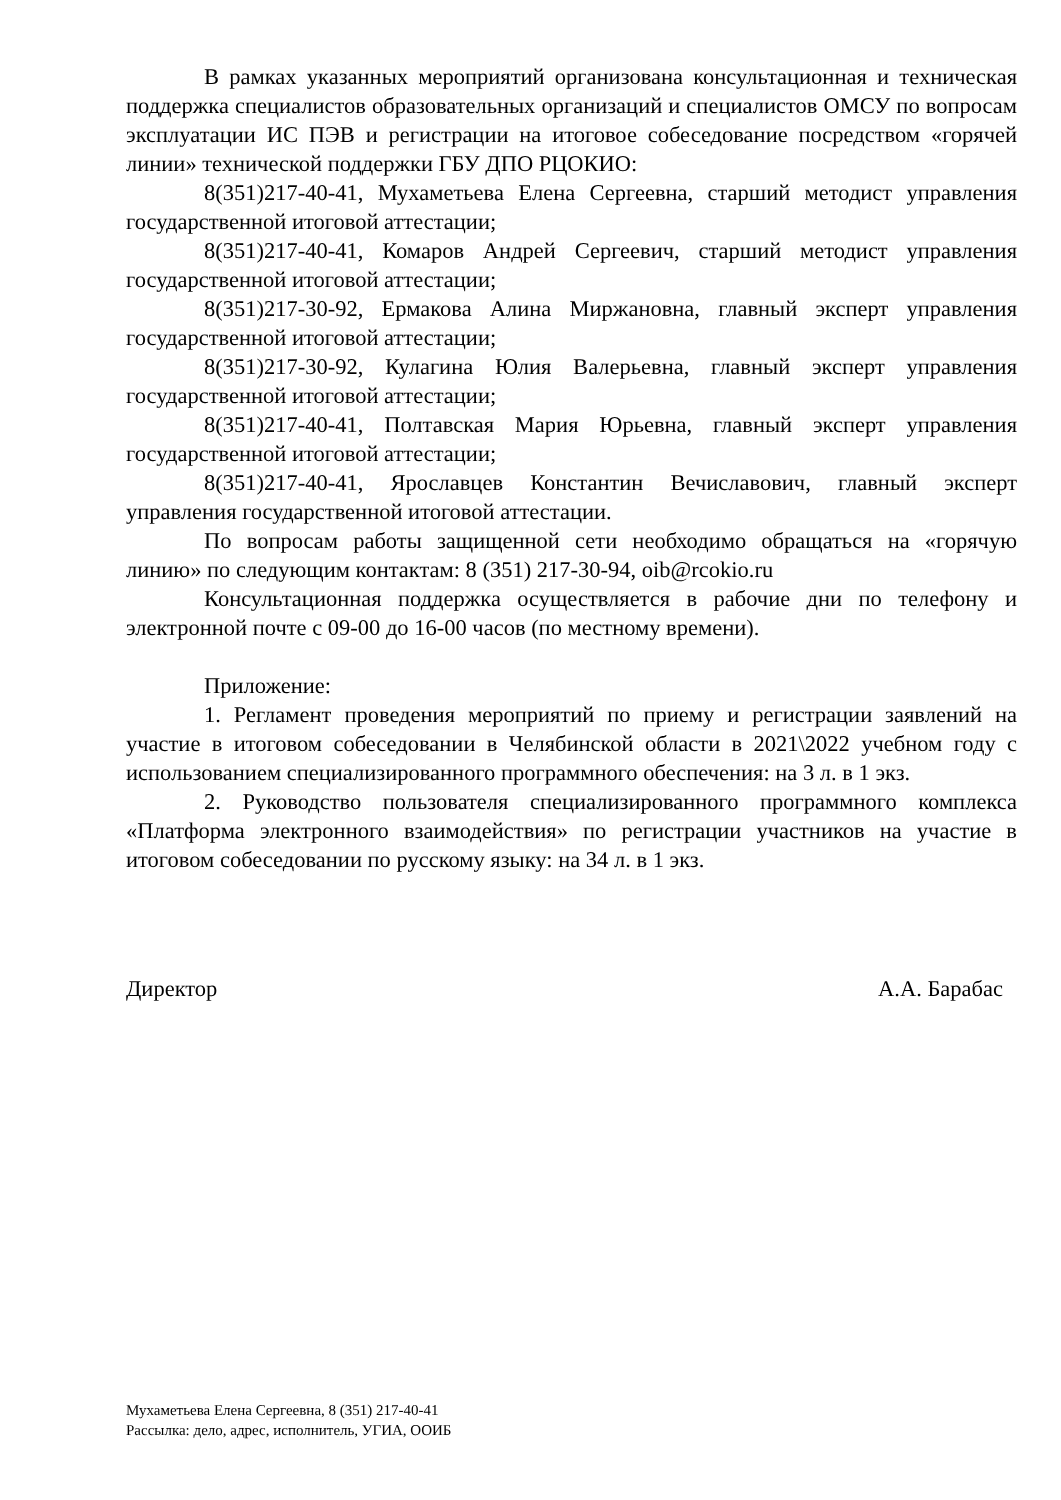В рамках указанных мероприятий организована консультационная и техническая поддержка специалистов образовательных организаций и специалистов ОМСУ по вопросам эксплуатации ИС ПЭВ и регистрации на итоговое собеседование посредством «горячей линии» технической поддержки ГБУ ДПО РЦОКИО:
8(351)217-40-41, Мухаметьева Елена Сергеевна, старший методист управления государственной итоговой аттестации;
8(351)217-40-41, Комаров Андрей Сергеевич, старший методист управления государственной итоговой аттестации;
8(351)217-30-92, Ермакова Алина Миржановна, главный эксперт управления государственной итоговой аттестации;
8(351)217-30-92, Кулагина Юлия Валерьевна, главный эксперт управления государственной итоговой аттестации;
8(351)217-40-41, Полтавская Мария Юрьевна, главный эксперт управления государственной итоговой аттестации;
8(351)217-40-41, Ярославцев Константин Вечиславович, главный эксперт управления государственной итоговой аттестации.
По вопросам работы защищенной сети необходимо обращаться на «горячую линию» по следующим контактам: 8 (351) 217-30-94, oib@rcokio.ru
Консультационная поддержка осуществляется в рабочие дни по телефону и электронной почте с 09-00 до 16-00 часов (по местному времени).
Приложение:
1. Регламент проведения мероприятий по приему и регистрации заявлений на участие в итоговом собеседовании в Челябинской области в 2021\2022 учебном году с использованием специализированного программного обеспечения: на 3 л. в 1 экз.
2. Руководство пользователя специализированного программного комплекса «Платформа электронного взаимодействия» по регистрации участников на участие в итоговом собеседовании по русскому языку: на 34 л. в 1 экз.
Директор А.А. Барабас
Мухаметьева Елена Сергеевна, 8 (351) 217-40-41
Рассылка: дело, адрес, исполнитель, УГИА, ООИБ